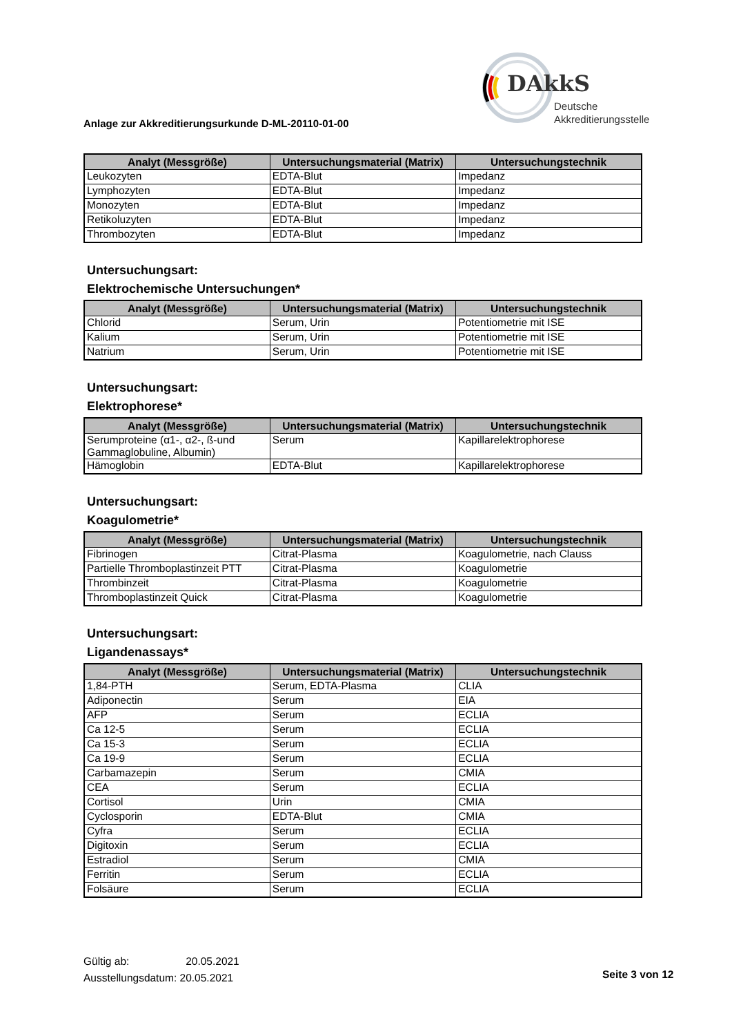DAkkS
Deutsche
Akkreditierungsstelle
Anlage zur Akkreditierungsurkunde D-ML-20110-01-00
| Analyt (Messgröße) | Untersuchungsmaterial (Matrix) | Untersuchungstechnik |
| --- | --- | --- |
| Leukozyten | EDTA-Blut | Impedanz |
| Lymphozyten | EDTA-Blut | Impedanz |
| Monozyten | EDTA-Blut | Impedanz |
| Retikoluzyten | EDTA-Blut | Impedanz |
| Thrombozyten | EDTA-Blut | Impedanz |
Untersuchungsart:
Elektrochemische Untersuchungen*
| Analyt (Messgröße) | Untersuchungsmaterial (Matrix) | Untersuchungstechnik |
| --- | --- | --- |
| Chlorid | Serum, Urin | Potentiometrie mit ISE |
| Kalium | Serum, Urin | Potentiometrie mit ISE |
| Natrium | Serum, Urin | Potentiometrie mit ISE |
Untersuchungsart:
Elektrophorese*
| Analyt (Messgröße) | Untersuchungsmaterial (Matrix) | Untersuchungstechnik |
| --- | --- | --- |
| Serumproteine (α1-, α2-, ß-und Gammaglobuline, Albumin) | Serum | Kapillarelektrophorese |
| Hämoglobin | EDTA-Blut | Kapillarelektrophorese |
Untersuchungsart:
Koagulometrie*
| Analyt (Messgröße) | Untersuchungsmaterial (Matrix) | Untersuchungstechnik |
| --- | --- | --- |
| Fibrinogen | Citrat-Plasma | Koagulometrie, nach Clauss |
| Partielle Thromboplastinzeit PTT | Citrat-Plasma | Koagulometrie |
| Thrombinzeit | Citrat-Plasma | Koagulometrie |
| Thromboplastinzeit Quick | Citrat-Plasma | Koagulometrie |
Untersuchungsart:
Ligandenassays*
| Analyt (Messgröße) | Untersuchungsmaterial (Matrix) | Untersuchungstechnik |
| --- | --- | --- |
| 1,84-PTH | Serum, EDTA-Plasma | CLIA |
| Adiponectin | Serum | EIA |
| AFP | Serum | ECLIA |
| Ca 12-5 | Serum | ECLIA |
| Ca 15-3 | Serum | ECLIA |
| Ca 19-9 | Serum | ECLIA |
| Carbamazepin | Serum | CMIA |
| CEA | Serum | ECLIA |
| Cortisol | Urin | CMIA |
| Cyclosporin | EDTA-Blut | CMIA |
| Cyfra | Serum | ECLIA |
| Digitoxin | Serum | ECLIA |
| Estradiol | Serum | CMIA |
| Ferritin | Serum | ECLIA |
| Folsäure | Serum | ECLIA |
Gültig ab: 20.05.2021
Ausstellungsdatum: 20.05.2021
Seite 3 von 12